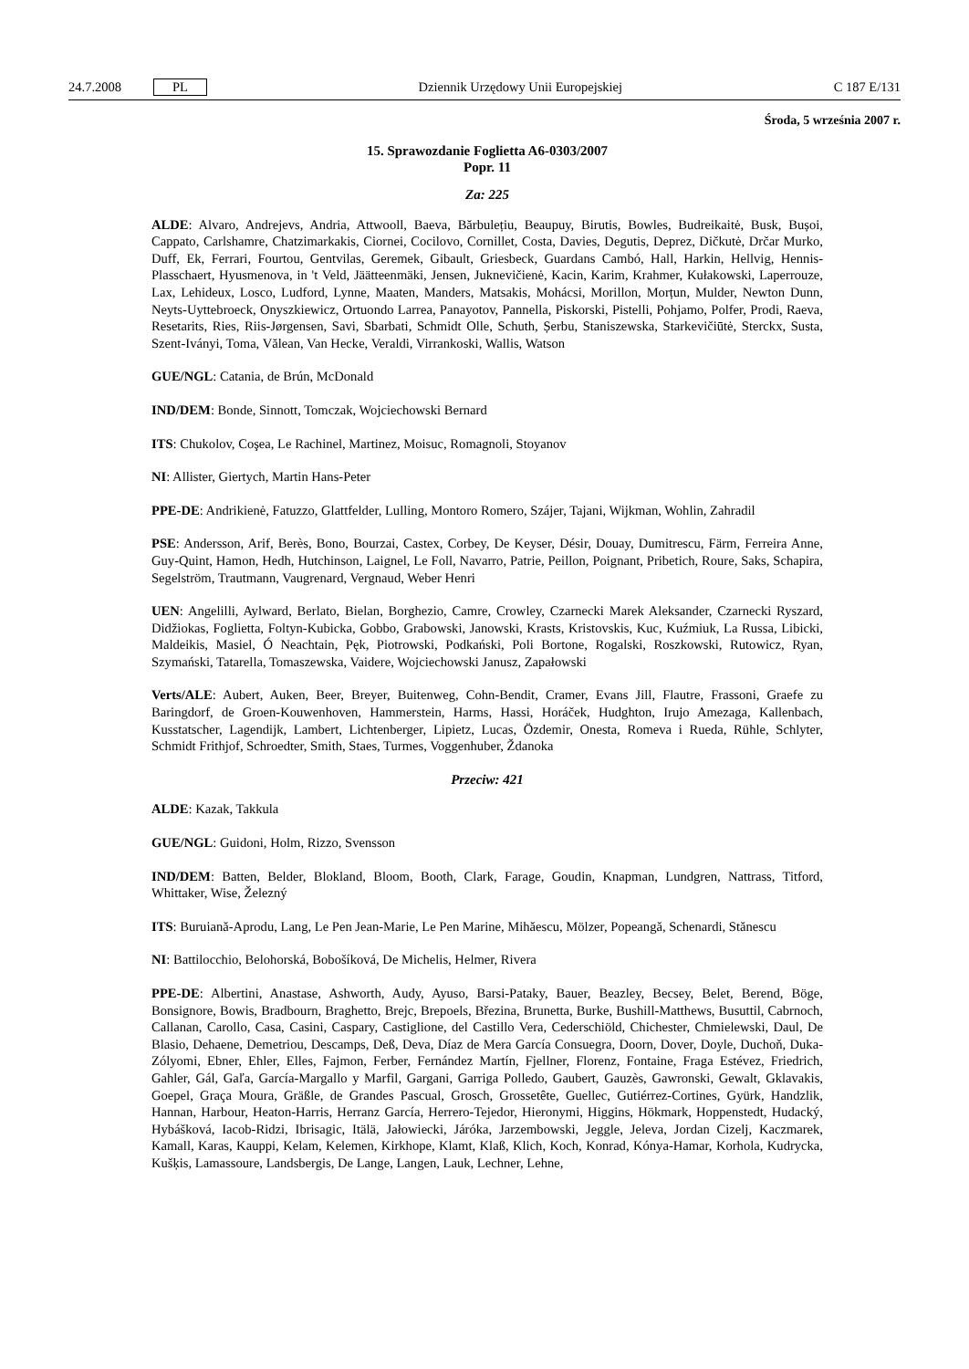24.7.2008 PL Dziennik Urzędowy Unii Europejskiej C 187 E/131
Środa, 5 września 2007 r.
15. Sprawozdanie Foglietta A6-0303/2007
Popr. 11
Za: 225
ALDE: Alvaro, Andrejevs, Andria, Attwooll, Baeva, Bărbulețiu, Beaupuy, Birutis, Bowles, Budreikaitė, Busk, Bușoi, Cappato, Carlshamre, Chatzimarkakis, Ciornei, Cocilovo, Cornillet, Costa, Davies, Degutis, Deprez, Dičkutė, Drčar Murko, Duff, Ek, Ferrari, Fourtou, Gentvilas, Geremek, Gibault, Griesbeck, Guardans Cambó, Hall, Harkin, Hellvig, Hennis-Plasschaert, Hyusmenova, in 't Veld, Jäätteenmäki, Jensen, Juknevičienė, Kacin, Karim, Krahmer, Kułakowski, Laperrouze, Lax, Lehideux, Losco, Ludford, Lynne, Maaten, Manders, Matsakis, Mohácsi, Morillon, Morțun, Mulder, Newton Dunn, Neyts-Uyttebroeck, Onyszkiewicz, Ortuondo Larrea, Panayotov, Pannella, Piskorski, Pistelli, Pohjamo, Polfer, Prodi, Raeva, Resetarits, Ries, Riis-Jørgensen, Savi, Sbarbati, Schmidt Olle, Schuth, Șerbu, Staniszewska, Starkevičiūtė, Sterckx, Susta, Szent-Iványi, Toma, Vălean, Van Hecke, Veraldi, Virrankoski, Wallis, Watson
GUE/NGL: Catania, de Brún, McDonald
IND/DEM: Bonde, Sinnott, Tomczak, Wojciechowski Bernard
ITS: Chukolov, Coşea, Le Rachinel, Martinez, Moisuc, Romagnoli, Stoyanov
NI: Allister, Giertych, Martin Hans-Peter
PPE-DE: Andrikienė, Fatuzzo, Glattfelder, Lulling, Montoro Romero, Szájer, Tajani, Wijkman, Wohlin, Zahradil
PSE: Andersson, Arif, Berès, Bono, Bourzai, Castex, Corbey, De Keyser, Désir, Douay, Dumitrescu, Färm, Ferreira Anne, Guy-Quint, Hamon, Hedh, Hutchinson, Laignel, Le Foll, Navarro, Patrie, Peillon, Poignant, Pribetich, Roure, Saks, Schapira, Segelström, Trautmann, Vaugrenard, Vergnaud, Weber Henri
UEN: Angelilli, Aylward, Berlato, Bielan, Borghezio, Camre, Crowley, Czarnecki Marek Aleksander, Czarnecki Ryszard, Didžiokas, Foglietta, Foltyn-Kubicka, Gobbo, Grabowski, Janowski, Krasts, Kristovskis, Kuc, Kuźmiuk, La Russa, Libicki, Maldeikis, Masiel, Ó Neachtain, Pęk, Piotrowski, Podkański, Poli Bortone, Rogalski, Roszkowski, Rutowicz, Ryan, Szymański, Tatarella, Tomaszewska, Vaidere, Wojciechowski Janusz, Zapałowski
Verts/ALE: Aubert, Auken, Beer, Breyer, Buitenweg, Cohn-Bendit, Cramer, Evans Jill, Flautre, Frassoni, Graefe zu Baringdorf, de Groen-Kouwenhoven, Hammerstein, Harms, Hassi, Horáček, Hudghton, Irujo Amezaga, Kallenbach, Kusstatscher, Lagendijk, Lambert, Lichtenberger, Lipietz, Lucas, Özdemir, Onesta, Romeva i Rueda, Rühle, Schlyter, Schmidt Frithjof, Schroedter, Smith, Staes, Turmes, Voggenhuber, Ždanoka
Przeciw: 421
ALDE: Kazak, Takkula
GUE/NGL: Guidoni, Holm, Rizzo, Svensson
IND/DEM: Batten, Belder, Blokland, Bloom, Booth, Clark, Farage, Goudin, Knapman, Lundgren, Nattrass, Titford, Whittaker, Wise, Železný
ITS: Buruiană-Aprodu, Lang, Le Pen Jean-Marie, Le Pen Marine, Mihăescu, Mölzer, Popeangă, Schenardi, Stănescu
NI: Battilocchio, Belohorská, Bobošíková, De Michelis, Helmer, Rivera
PPE-DE: Albertini, Anastase, Ashworth, Audy, Ayuso, Barsi-Pataky, Bauer, Beazley, Becsey, Belet, Berend, Böge, Bonsignore, Bowis, Bradbourn, Braghetto, Brejc, Brepoels, Březina, Brunetta, Burke, Bushill-Matthews, Busuttil, Cabrnoch, Callanan, Carollo, Casa, Casini, Caspary, Castiglione, del Castillo Vera, Cederschiöld, Chichester, Chmielewski, Daul, De Blasio, Dehaene, Demetriou, Descamps, Deß, Deva, Díaz de Mera García Consuegra, Doorn, Dover, Doyle, Duchoň, Duka-Zólyomi, Ebner, Ehler, Elles, Fajmon, Ferber, Fernández Martín, Fjellner, Florenz, Fontaine, Fraga Estévez, Friedrich, Gahler, Gál, Gaľa, García-Margallo y Marfil, Gargani, Garriga Polledo, Gaubert, Gauzès, Gawronski, Gewalt, Gklavakis, Goepel, Graça Moura, Gräßle, de Grandes Pascual, Grosch, Grossetête, Guellec, Gutiérrez-Cortines, Gyürk, Handzlik, Hannan, Harbour, Heaton-Harris, Herranz García, Herrero-Tejedor, Hieronymi, Higgins, Hökmark, Hoppenstedt, Hudacký, Hybášková, Iacob-Ridzi, Ibrisagic, Itälä, Jałowiecki, Járóka, Jarzembowski, Jeggle, Jeleva, Jordan Cizelj, Kaczmarek, Kamall, Karas, Kauppi, Kelam, Kelemen, Kirkhope, Klamt, Klaß, Klich, Koch, Konrad, Kónya-Hamar, Korhola, Kudrycka, Kušķis, Lamassoure, Landsbergis, De Lange, Langen, Lauk, Lechner, Lehne,